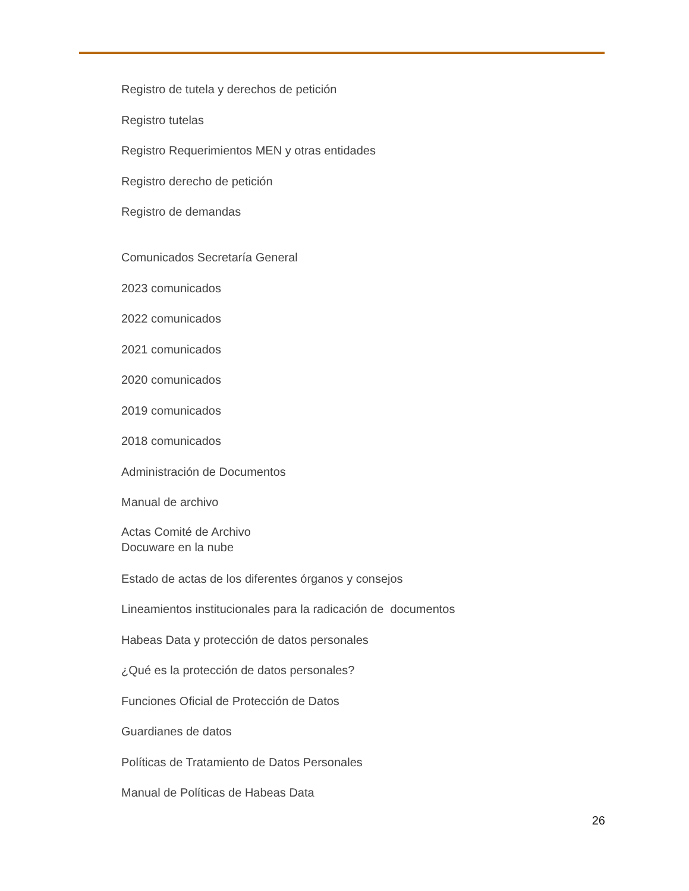Registro de tutela y derechos de petición
Registro tutelas
Registro Requerimientos MEN y otras entidades
Registro derecho de petición
Registro de demandas
Comunicados Secretaría General
2023 comunicados
2022 comunicados
2021 comunicados
2020 comunicados
2019 comunicados
2018 comunicados
Administración de Documentos
Manual de archivo
Actas Comité de Archivo
Docuware en la nube
Estado de actas de los diferentes órganos y consejos
Lineamientos institucionales para la radicación de documentos
Habeas Data y protección de datos personales
¿Qué es la protección de datos personales?
Funciones Oficial de Protección de Datos
Guardianes de datos
Políticas de Tratamiento de Datos Personales
Manual de Políticas de Habeas Data
26